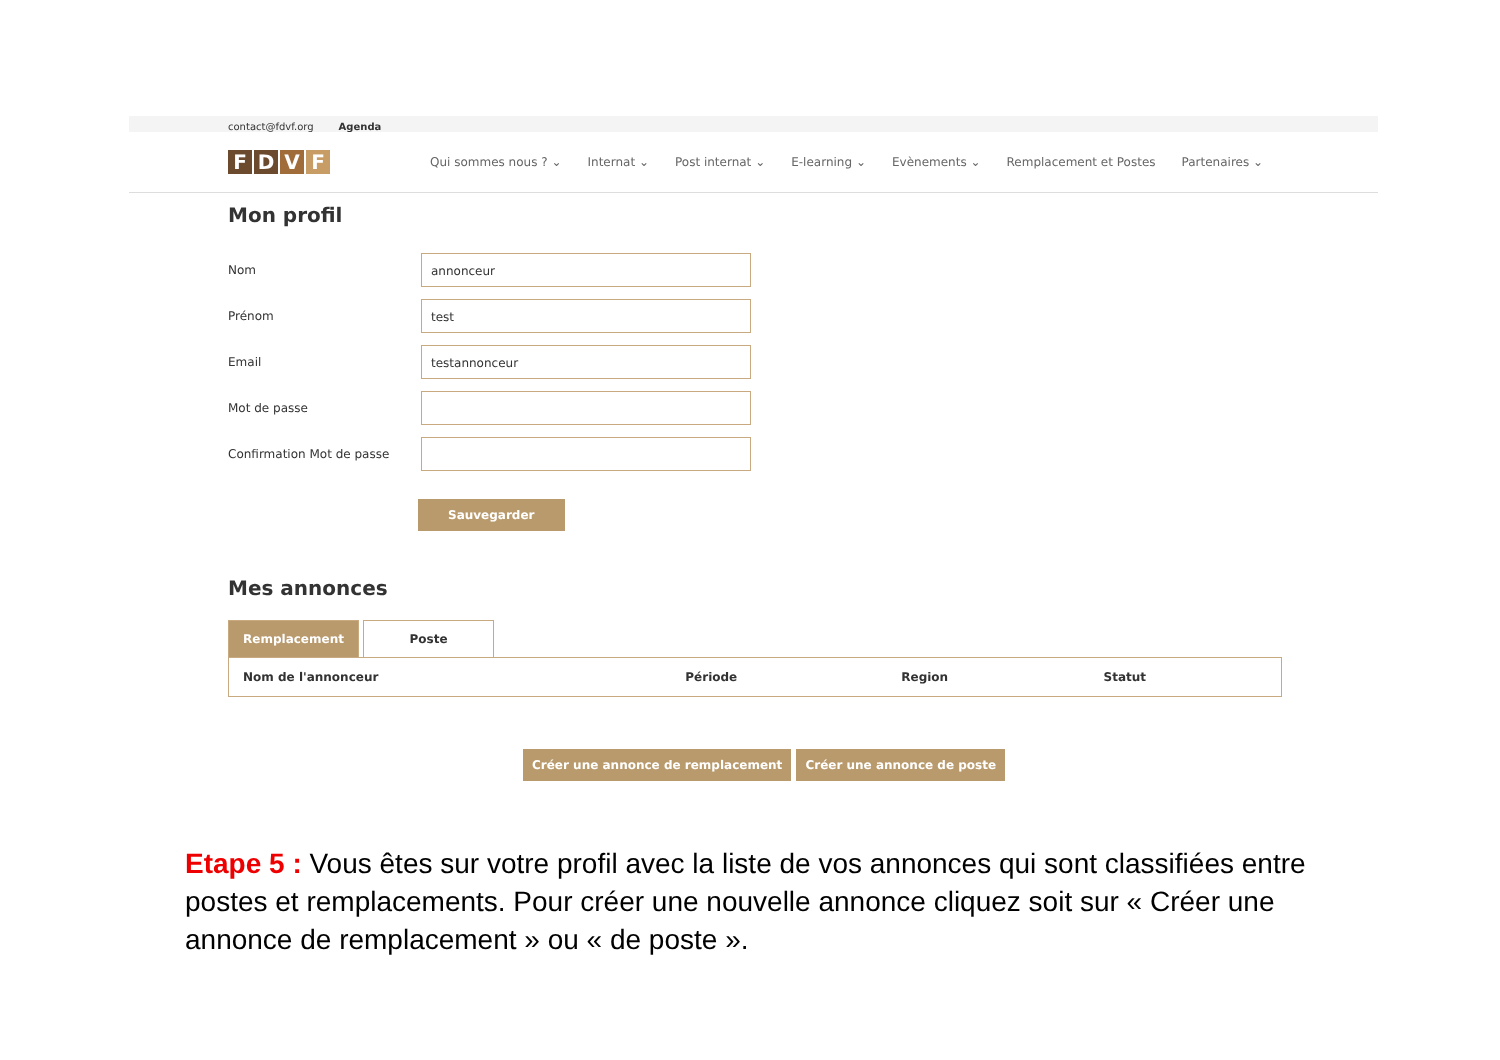contact@fdvf.org Agenda
FDVF
Qui sommes nous ? ⌄ Internat ⌄ Post internat ⌄ E-learning ⌄ Evènements ⌄ Remplacement et Postes Partenaires ⌄
Mon profil
Nom
annonceur
Prénom
test
Email
testannonceur
Mot de passe
Confirmation Mot de passe
Sauvegarder
Mes annonces
Remplacement Poste
| Nom de l'annonceur | Période | Region | Statut |
| --- | --- | --- | --- |
Créer une annonce de remplacement Créer une annonce de poste
Etape 5 : Vous êtes sur votre profil avec la liste de vos annonces qui sont classifiées entre postes et remplacements. Pour créer une nouvelle annonce cliquez soit sur « Créer une annonce de remplacement » ou « de poste ».